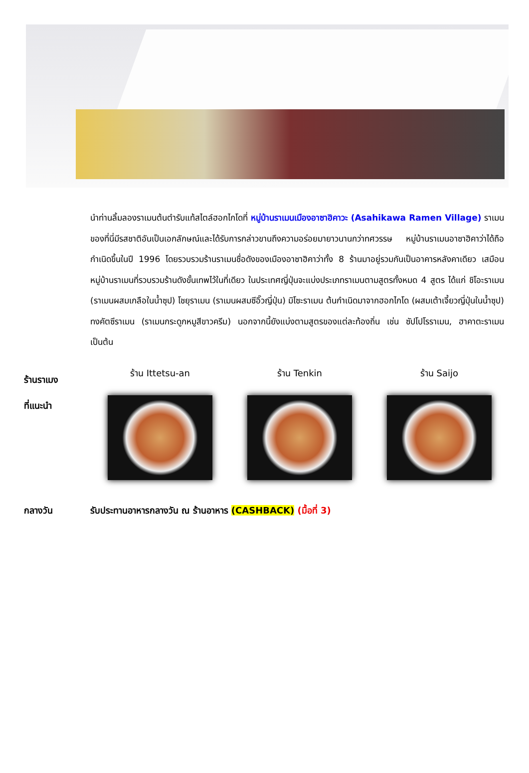นำท่านลิ้มลองราเมนต้นตำรับแท้สไตล์ฮอกไกโดที่ หมู่บ้านราเมนเมืองอาซาฮิคาวะ (Asahikawa Ramen Village) ราเมนของที่นี่มีรสชาติอันเป็นเอกลักษณ์และได้รับการกล่าวขานถึงความอร่อยมายาวนานกว่าทศวรรษ หมู่บ้านราเมนอาซาฮิคาว่าได้ถือกำเนิดขึ้นในปี 1996 โดยรวบรวมร้านราเมนชื่อดังของเมืองอาซาฮิคาว่าทั้ง 8 ร้านมาอยู่รวมกันเป็นอาคารหลังคาเดียว เสมือนหมู่บ้านราเมนที่รวบรวมร้านดังขั้นเทพไว้ในที่เดียว ในประเทศญี่ปุ่นจะแบ่งประเภทราเมนตามสูตรทั้งหมด 4 สูตร ได้แก่ ชิโอะราเมน (ราเมนผสมเกลือในน้ำซุป) โชยุราเมน (ราเมนผสมซีอิ๊วญี่ปุ่น) มิโซะราเมน ต้นกำเนิดมาจากฮอกไกโด (ผสมเต้าเจี้ยวญี่ปุ่นในน้ำซุป) ทงคัตซึราเมน (ราเมนกระดูกหมูสีขาวครีม) นอกจากนี้ยังแบ่งตามสูตรของแต่ละท้องถิ่น เช่น ซัปโปโรราเมน, ฮาคาตะราเมน เป็นต้น
ร้านราเมง
ที่แนะนำ
ร้าน Ittetsu-an ร้าน Tenkin ร้าน Saijo
กลางวัน รับประทานอาหารกลางวัน ณ ร้านอาหาร (CASHBACK) (มื้อที่ 3)